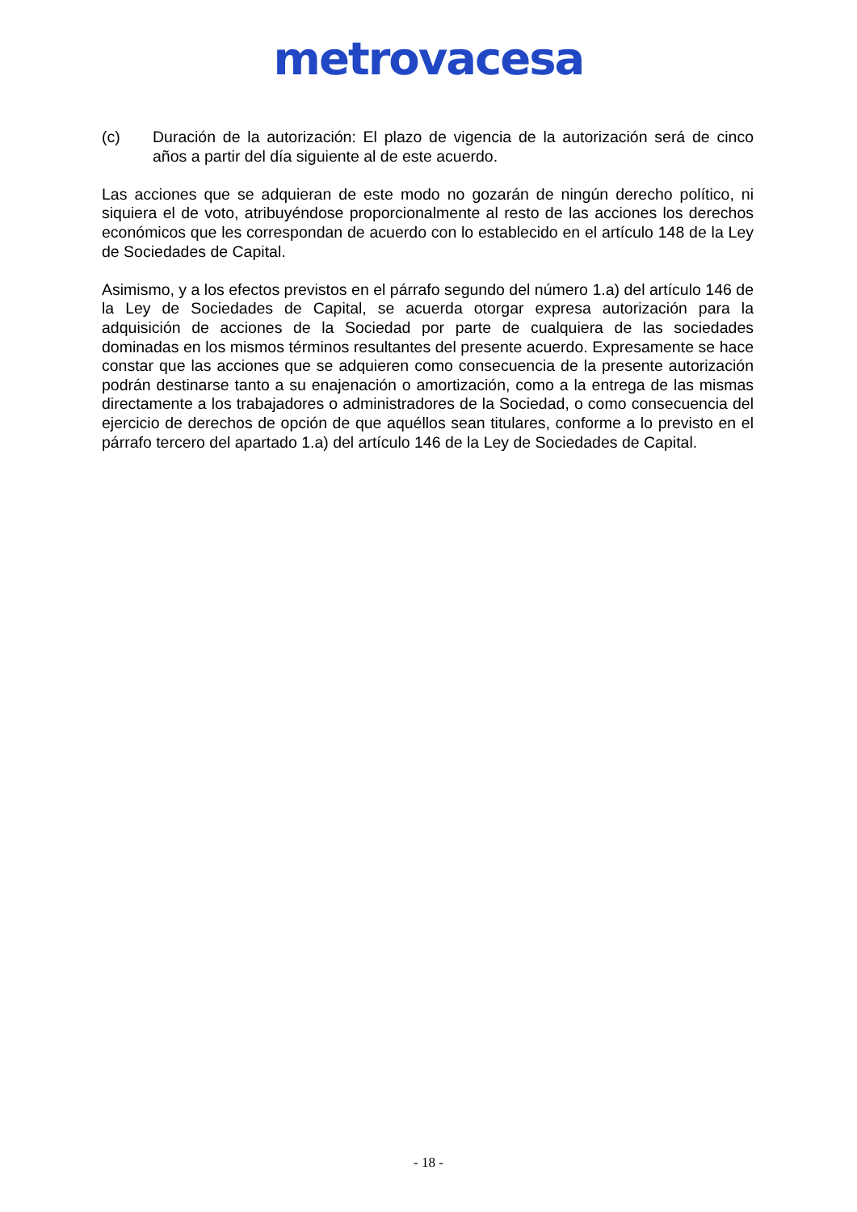metrovacesa
(c) Duración de la autorización: El plazo de vigencia de la autorización será de cinco años a partir del día siguiente al de este acuerdo.
Las acciones que se adquieran de este modo no gozarán de ningún derecho político, ni siquiera el de voto, atribuyéndose proporcionalmente al resto de las acciones los derechos económicos que les correspondan de acuerdo con lo establecido en el artículo 148 de la Ley de Sociedades de Capital.
Asimismo, y a los efectos previstos en el párrafo segundo del número 1.a) del artículo 146 de la Ley de Sociedades de Capital, se acuerda otorgar expresa autorización para la adquisición de acciones de la Sociedad por parte de cualquiera de las sociedades dominadas en los mismos términos resultantes del presente acuerdo. Expresamente se hace constar que las acciones que se adquieren como consecuencia de la presente autorización podrán destinarse tanto a su enajenación o amortización, como a la entrega de las mismas directamente a los trabajadores o administradores de la Sociedad, o como consecuencia del ejercicio de derechos de opción de que aquéllos sean titulares, conforme a lo previsto en el párrafo tercero del apartado 1.a) del artículo 146 de la Ley de Sociedades de Capital.
- 18 -